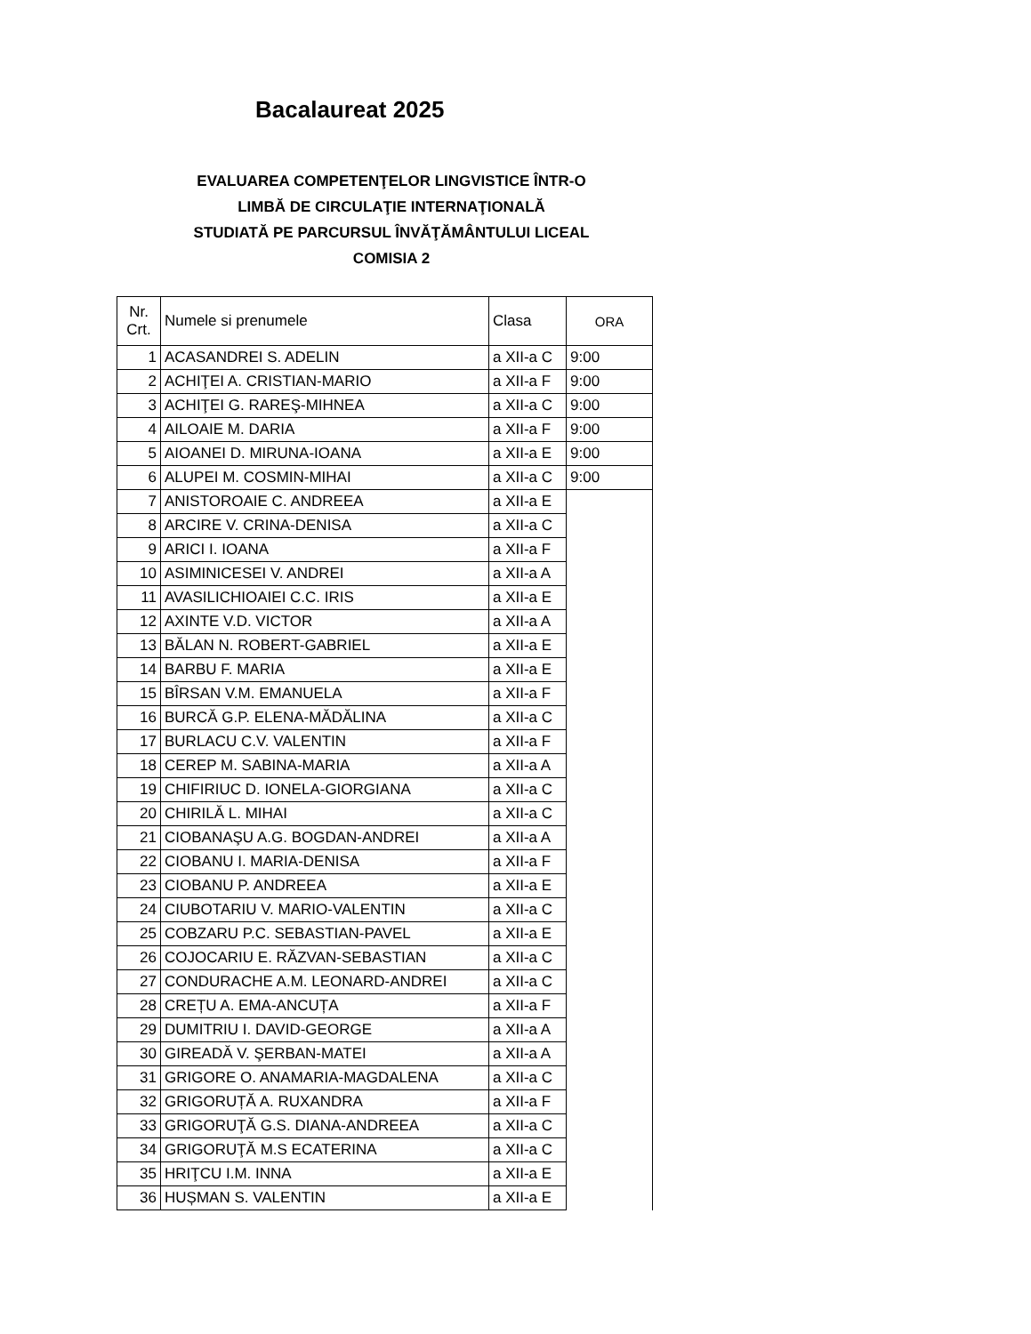Bacalaureat 2025
EVALUAREA COMPETENŢELOR LINGVISTICE ÎNTR-O
LIMBĂ DE CIRCULAŢIE INTERNAŢIONALĂ
STUDIATĂ PE PARCURSUL ÎNVĂŢĂMÂNTULUI LICEAL
COMISIA 2
| Nr. Crt. | Numele si prenumele | Clasa | ORA |
| --- | --- | --- | --- |
| 1 | ACASANDREI S. ADELIN | a XII-a C | 9:00 |
| 2 | ACHIŢEI A. CRISTIAN-MARIO | a XII-a F | 9:00 |
| 3 | ACHIŢEI G. RAREŞ-MIHNEA | a XII-a C | 9:00 |
| 4 | AILOAIE M. DARIA | a XII-a F | 9:00 |
| 5 | AIOANEI D. MIRUNA-IOANA | a XII-a E | 9:00 |
| 6 | ALUPEI M. COSMIN-MIHAI | a XII-a C | 9:00 |
| 7 | ANISTOROAIE C. ANDREEA | a XII-a E | |
| 8 | ARCIRE V. CRINA-DENISA | a XII-a C | |
| 9 | ARICI I. IOANA | a XII-a F | |
| 10 | ASIMINICESEI V. ANDREI | a XII-a A | |
| 11 | AVASILICHIOAIEI C.C. IRIS | a XII-a E | |
| 12 | AXINTE V.D. VICTOR | a XII-a A | |
| 13 | BĂLAN N. ROBERT-GABRIEL | a XII-a E | |
| 14 | BARBU F. MARIA | a XII-a E | |
| 15 | BÎRSAN V.M. EMANUELA | a XII-a F | |
| 16 | BURCĂ G.P. ELENA-MĂDĂLINA | a XII-a C | |
| 17 | BURLACU C.V. VALENTIN | a XII-a F | |
| 18 | CEREP M. SABINA-MARIA | a XII-a A | |
| 19 | CHIFIRIUC D. IONELA-GIORGIANA | a XII-a C | |
| 20 | CHIRILĂ L. MIHAI | a XII-a C | |
| 21 | CIOBANAŞU A.G. BOGDAN-ANDREI | a XII-a A | |
| 22 | CIOBANU I. MARIA-DENISA | a XII-a F | |
| 23 | CIOBANU P. ANDREEA | a XII-a E | |
| 24 | CIUBOTARIU V. MARIO-VALENTIN | a XII-a C | |
| 25 | COBZARU P.C. SEBASTIAN-PAVEL | a XII-a E | |
| 26 | COJOCARIU E. RĂZVAN-SEBASTIAN | a XII-a C | |
| 27 | CONDURACHE A.M. LEONARD-ANDREI | a XII-a C | |
| 28 | CREȚU A. EMA-ANCUȚA | a XII-a F | |
| 29 | DUMITRIU I. DAVID-GEORGE | a XII-a A | |
| 30 | GIREADĂ V. ŞERBAN-MATEI | a XII-a A | |
| 31 | GRIGORE O. ANAMARIA-MAGDALENA | a XII-a C | |
| 32 | GRIGORUȚĂ A. RUXANDRA | a XII-a F | |
| 33 | GRIGORUŢĂ G.S. DIANA-ANDREEA | a XII-a C | |
| 34 | GRIGORUŢĂ M.S ECATERINA | a XII-a C | |
| 35 | HRIŢCU I.M. INNA | a XII-a E | |
| 36 | HUȘMAN S. VALENTIN | a XII-a E | |